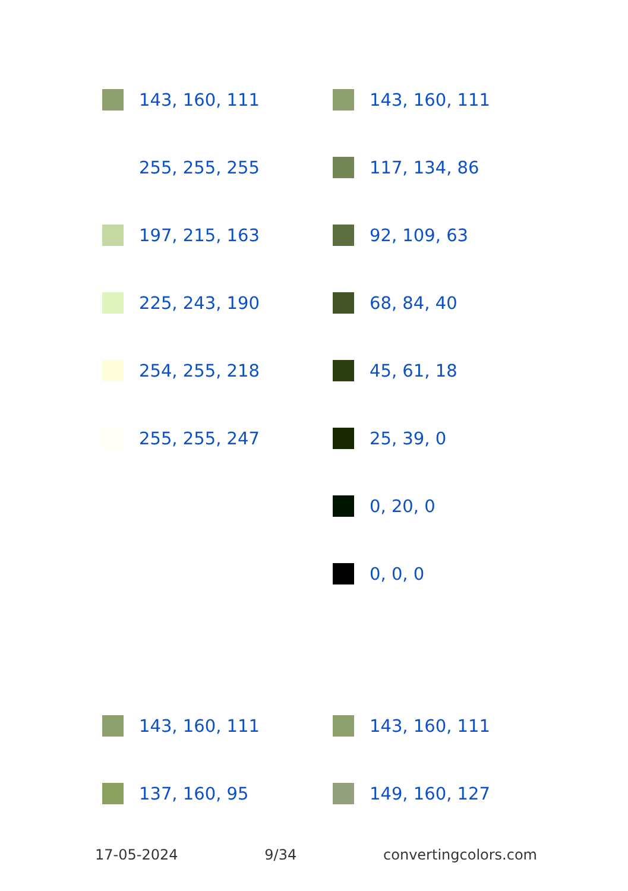143, 160, 111
143, 160, 111
255, 255, 255
117, 134, 86
197, 215, 163
92, 109, 63
225, 243, 190
68, 84, 40
254, 255, 218
45, 61, 18
255, 255, 247
25, 39, 0
0, 20, 0
0, 0, 0
143, 160, 111
143, 160, 111
137, 160, 95
149, 160, 127
17-05-2024 9/34 convertingcolors.com